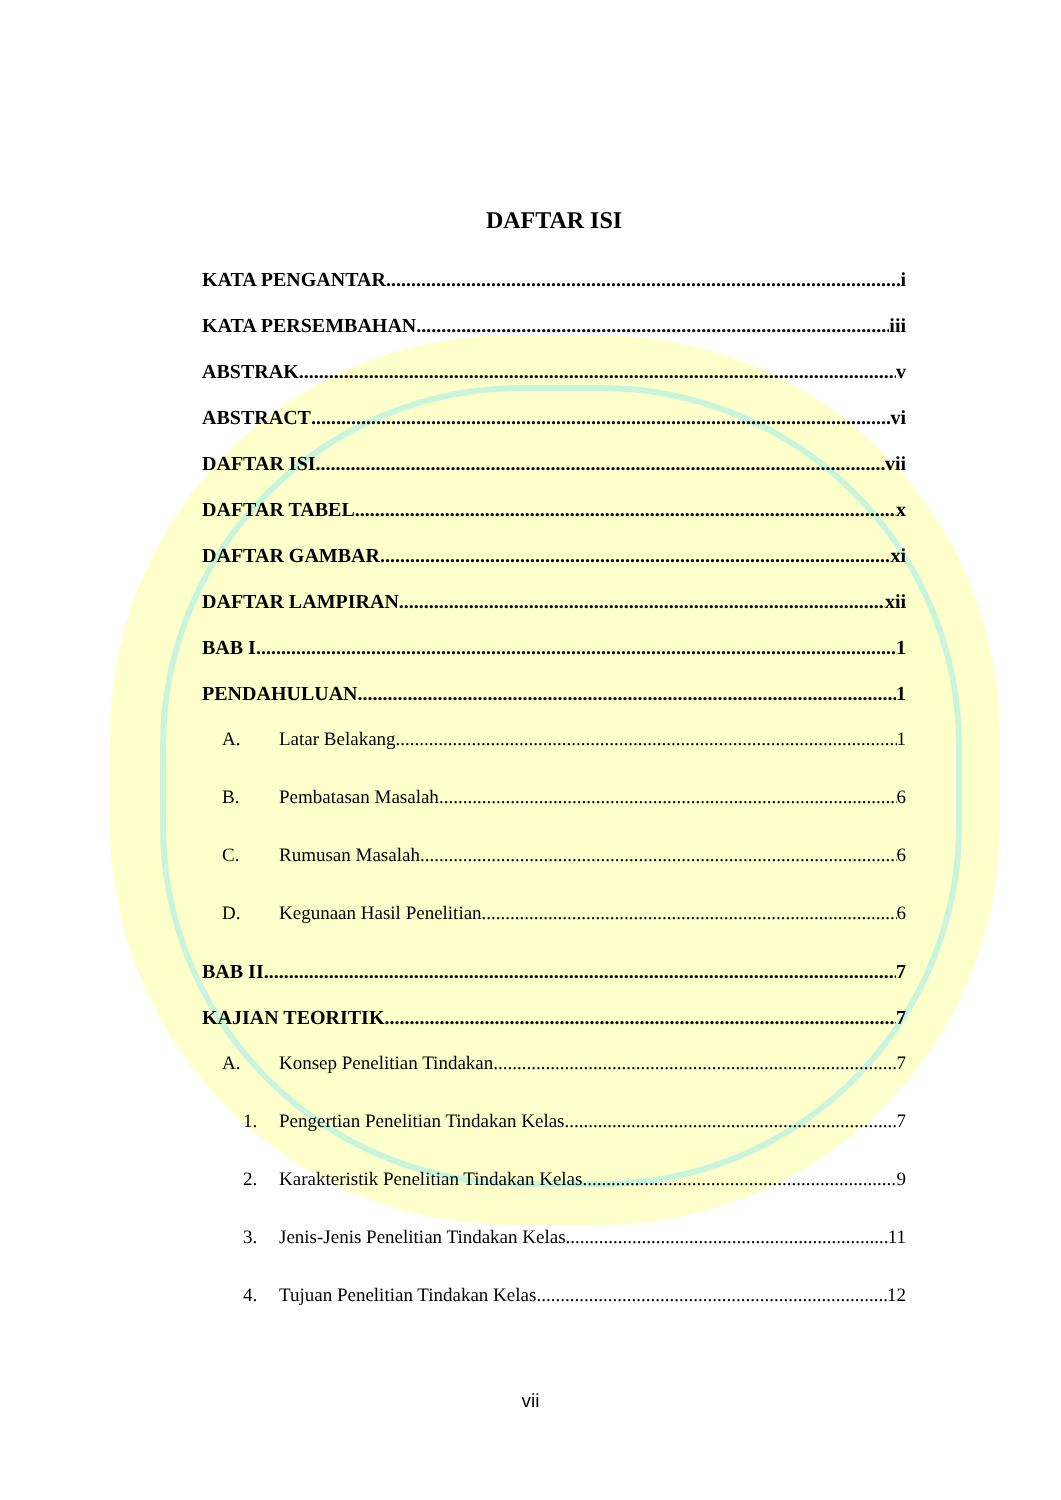DAFTAR ISI
KATA PENGANTAR i
KATA PERSEMBAHAN iii
ABSTRAK v
ABSTRACT vi
DAFTAR ISI vii
DAFTAR TABEL x
DAFTAR GAMBAR xi
DAFTAR LAMPIRAN xii
BAB I 1
PENDAHULUAN 1
A. Latar Belakang 1
B. Pembatasan Masalah 6
C. Rumusan Masalah 6
D. Kegunaan Hasil Penelitian 6
BAB II 7
KAJIAN TEORITIK 7
A. Konsep Penelitian Tindakan 7
1. Pengertian Penelitian Tindakan Kelas 7
2. Karakteristik Penelitian Tindakan Kelas 9
3. Jenis-Jenis Penelitian Tindakan Kelas 11
4. Tujuan Penelitian Tindakan Kelas 12
vii